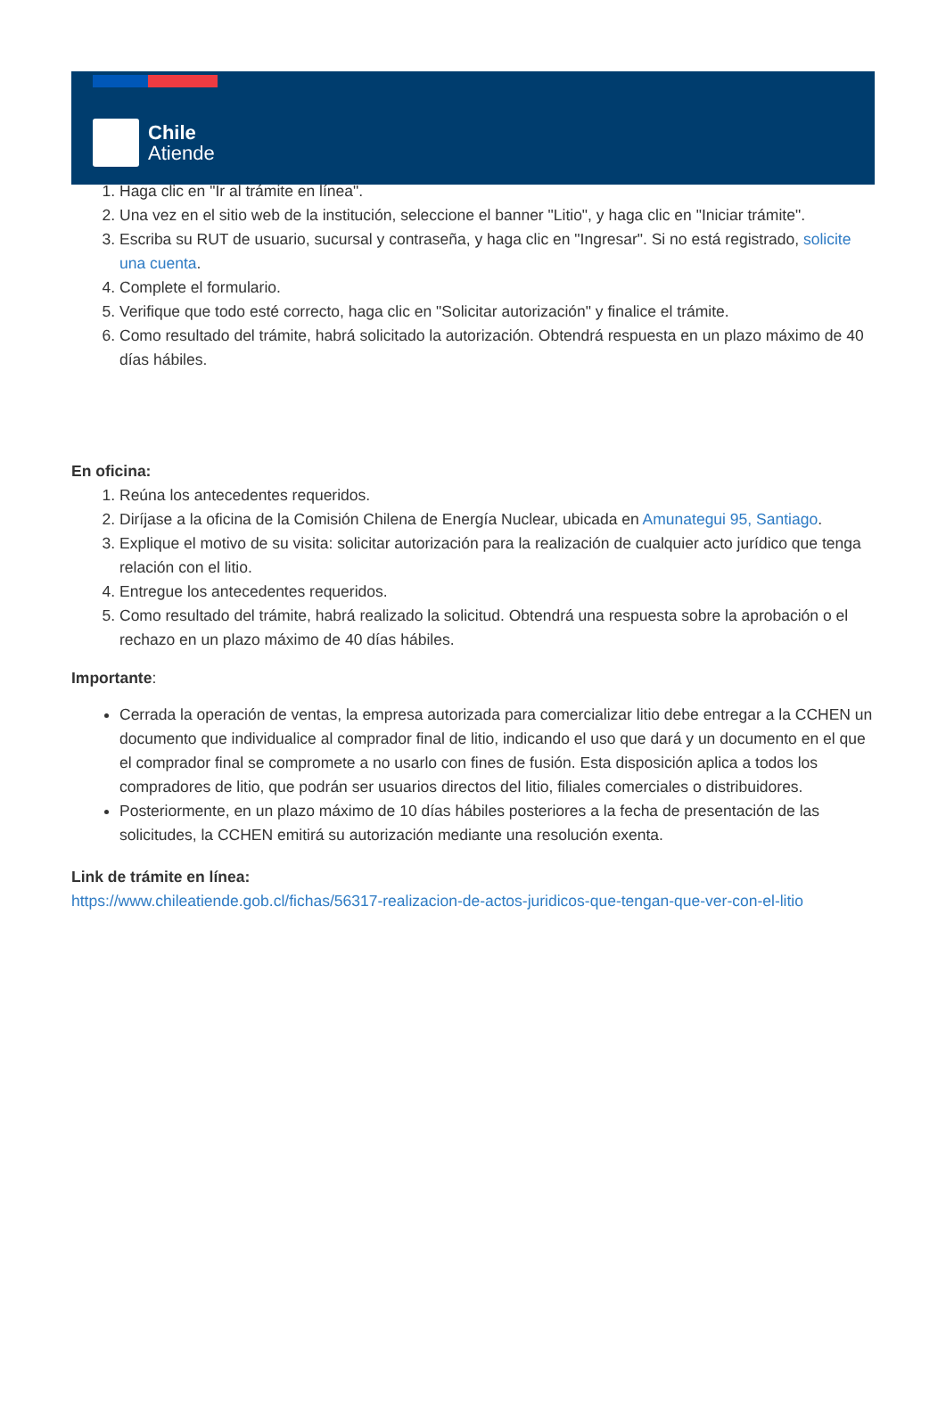Chile
Atiende
1. Haga clic en "Ir al trámite en línea".
2. Una vez en el sitio web de la institución, seleccione el banner "Litio", y haga clic en "Iniciar trámite".
3. Escriba su RUT de usuario, sucursal y contraseña, y haga clic en "Ingresar". Si no está registrado, solicite una cuenta.
4. Complete el formulario.
5. Verifique que todo esté correcto, haga clic en "Solicitar autorización" y finalice el trámite.
6. Como resultado del trámite, habrá solicitado la autorización. Obtendrá respuesta en un plazo máximo de 40 días hábiles.
En oficina:
1. Reúna los antecedentes requeridos.
2. Diríjase a la oficina de la Comisión Chilena de Energía Nuclear, ubicada en Amunategui 95, Santiago.
3. Explique el motivo de su visita: solicitar autorización para la realización de cualquier acto jurídico que tenga relación con el litio.
4. Entregue los antecedentes requeridos.
5. Como resultado del trámite, habrá realizado la solicitud. Obtendrá una respuesta sobre la aprobación o el rechazo en un plazo máximo de 40 días hábiles.
Importante:
Cerrada la operación de ventas, la empresa autorizada para comercializar litio debe entregar a la CCHEN un documento que individualice al comprador final de litio, indicando el uso que dará y un documento en el que el comprador final se compromete a no usarlo con fines de fusión. Esta disposición aplica a todos los compradores de litio, que podrán ser usuarios directos del litio, filiales comerciales o distribuidores.
Posteriormente, en un plazo máximo de 10 días hábiles posteriores a la fecha de presentación de las solicitudes, la CCHEN emitirá su autorización mediante una resolución exenta.
Link de trámite en línea:
https://www.chileatiende.gob.cl/fichas/56317-realizacion-de-actos-juridicos-que-tengan-que-ver-con-el-litio